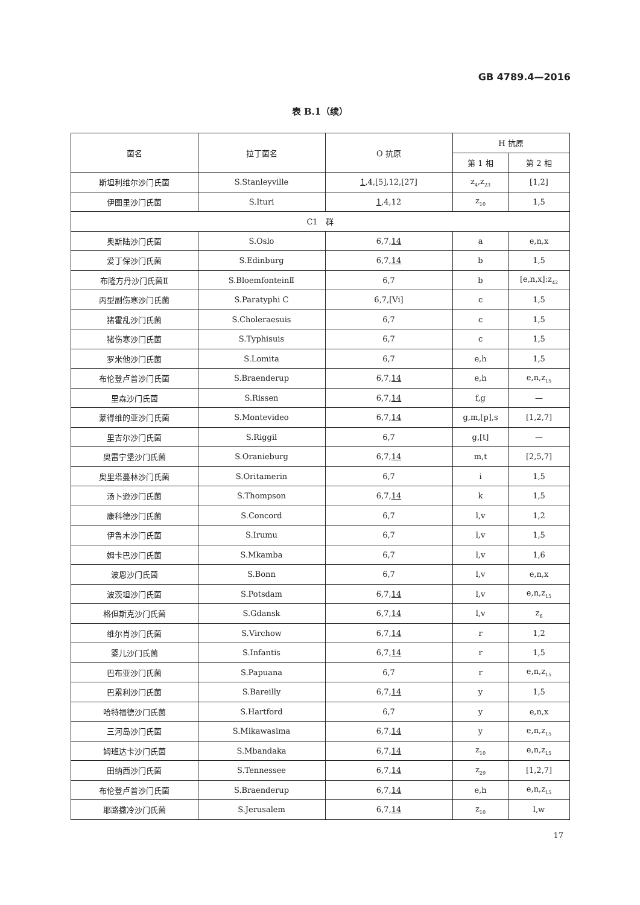GB 4789.4—2016
表 B.1（续）
| 菌名 | 拉丁菌名 | O 抗原 | H 抗原 | |
| --- | --- | --- | --- | --- |
| | | | 第 1 相 | 第 2 相 |
| 斯坦利维尔沙门氏菌 | S.Stanleyville | 1 ,4,[5],12,[27] | z<sub>4</sub>,z<sub>23</sub> | [1,2] |
| 伊图里沙门氏菌 | S.Ituri | 1 ,4,12 | z<sub>10</sub> | 1,5 |
| C1 群 | | | | |
| 奥斯陆沙门氏菌 | S.Oslo | 6,7, 14 | a | e,n,x |
| 爱丁保沙门氏菌 | S.Edinburg | 6,7, 14 | b | 1,5 |
| 布隆方丹沙门氏菌Ⅱ | S.BloemfonteinⅡ | 6,7 | b | [e,n,x]:z<sub>42</sub> |
| 丙型副伤寒沙门氏菌 | S.Paratyphi C | 6,7,[Vi] | c | 1,5 |
| 猪霍乱沙门氏菌 | S.Choleraesuis | 6,7 | c | 1,5 |
| 猪伤寒沙门氏菌 | S.Typhisuis | 6,7 | c | 1,5 |
| 罗米他沙门氏菌 | S.Lomita | 6,7 | e,h | 1,5 |
| 布伦登卢普沙门氏菌 | S.Braenderup | 6,7, 14 | e,h | e,n,z<sub>15</sub> |
| 里森沙门氏菌 | S.Rissen | 6,7, 14 | f,g | — |
| 蒙得维的亚沙门氏菌 | S.Montevideo | 6,7, 14 | g,m,[p],s | [1,2,7] |
| 里吉尔沙门氏菌 | S.Riggil | 6,7 | g,[t] | — |
| 奥雷宁堡沙门氏菌 | S.Oranieburg | 6,7, 14 | m,t | [2,5,7] |
| 奥里塔蔓林沙门氏菌 | S.Oritamerin | 6,7 | i | 1,5 |
| 汤卜逊沙门氏菌 | S.Thompson | 6,7, 14 | k | 1,5 |
| 康科德沙门氏菌 | S.Concord | 6,7 | l,v | 1,2 |
| 伊鲁木沙门氏菌 | S.Irumu | 6,7 | l,v | 1,5 |
| 姆卡巴沙门氏菌 | S.Mkamba | 6,7 | l,v | 1,6 |
| 波恩沙门氏菌 | S.Bonn | 6,7 | l,v | e,n,x |
| 波茨坦沙门氏菌 | S.Potsdam | 6,7, 14 | l,v | e,n,z<sub>15</sub> |
| 格但斯克沙门氏菌 | S.Gdansk | 6,7, 14 | l,v | z<sub>6</sub> |
| 维尔肖沙门氏菌 | S.Virchow | 6,7, 14 | r | 1,2 |
| 婴儿沙门氏菌 | S.Infantis | 6,7, 14 | r | 1,5 |
| 巴布亚沙门氏菌 | S.Papuana | 6,7 | r | e,n,z<sub>15</sub> |
| 巴累利沙门氏菌 | S.Bareilly | 6,7, 14 | y | 1,5 |
| 哈特福德沙门氏菌 | S.Hartford | 6,7 | y | e,n,x |
| 三河岛沙门氏菌 | S.Mikawasima | 6,7, 14 | y | e,n,z<sub>15</sub> |
| 姆班达卡沙门氏菌 | S.Mbandaka | 6,7, 14 | z<sub>10</sub> | e,n,z<sub>15</sub> |
| 田纳西沙门氏菌 | S.Tennessee | 6,7, 14 | z<sub>29</sub> | [1,2,7] |
| 布伦登卢普沙门氏菌 | S.Braenderup | 6,7, 14 | e,h | e,n,z<sub>15</sub> |
| 耶路撒冷沙门氏菌 | S.Jerusalem | 6,7, 14 | z<sub>10</sub> | l,w |
17